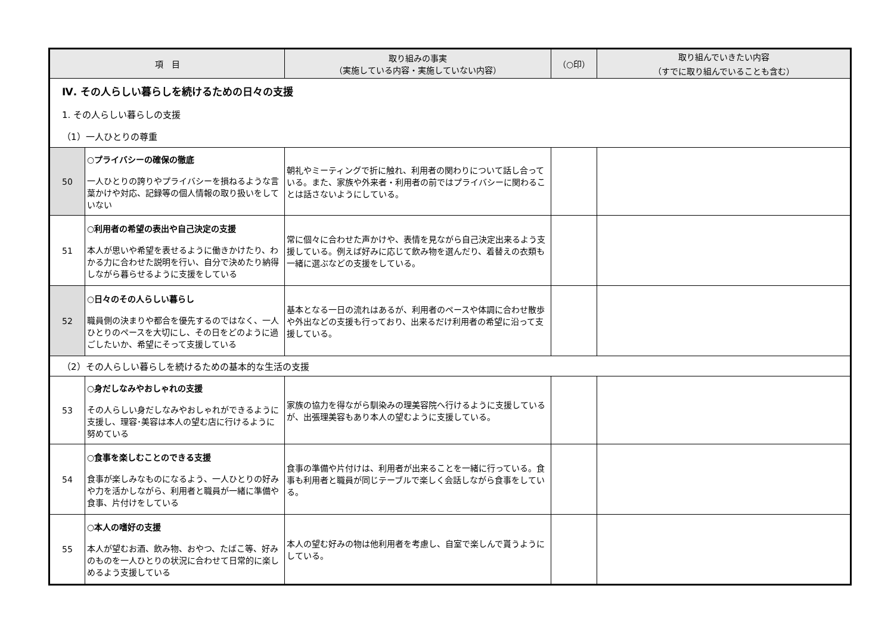| 項 目 | | 取り組みの事実 （実施している内容・実施していない内容） | （○印） | 取り組んでいきたい内容 （すでに取り組んでいることも含む） |
| --- | --- | --- | --- | --- |
| Ⅳ. その人らしい暮らしを続けるための日々の支援 | | | | |
| 1. その人らしい暮らしの支援 | | | | |
| （1）一人ひとりの尊重 | | | | |
| 50 | ○プライバシーの確保の徹底 一人ひとりの誇りやプライバシーを損ねるような言葉かけや対応、記録等の個人情報の取り扱いをしていない | 朝礼やミーティングで折に触れ、利用者の関わりについて話し合っている。また、家族や外来者・利用者の前ではプライバシーに関わることは話さないようにしている。 | | |
| 51 | ○利用者の希望の表出や自己決定の支援 本人が思いや希望を表せるように働きかけたり、わかる力に合わせた説明を行い、自分で決めたり納得しながら暮らせるように支援をしている | 常に個々に合わせた声かけや、表情を見ながら自己決定出来るよう支援している。例えば好みに応じて飲み物を選んだり、着替えの衣類も一緒に選ぶなどの支援をしている。 | | |
| 52 | ○日々のその人らしい暮らし 職員側の決まりや都合を優先するのではなく、一人ひとりのペースを大切にし、その日をどのように過ごしたいか、希望にそって支援している | 基本となる一日の流れはあるが、利用者のペースや体調に合わせ散歩や外出などの支援も行っており、出来るだけ利用者の希望に沿って支援している。 | | |
| （2）その人らしい暮らしを続けるための基本的な生活の支援 | | | | |
| 53 | ○身だしなみやおしゃれの支援 その人らしい身だしなみやおしゃれができるように支援し、理容･美容は本人の望む店に行けるように努めている | 家族の協力を得ながら馴染みの理美容院へ行けるように支援しているが、出張理美容もあり本人の望むように支援している。 | | |
| 54 | ○食事を楽しむことのできる支援 食事が楽しみなものになるよう、一人ひとりの好みや力を活かしながら、利用者と職員が一緒に準備や食事、片付けをしている | 食事の準備や片付けは、利用者が出来ることを一緒に行っている。食事も利用者と職員が同じテーブルで楽しく会話しながら食事をしている。 | | |
| 55 | ○本人の嗜好の支援 本人が望むお酒、飲み物、おやつ、たばこ等、好みのものを一人ひとりの状況に合わせて日常的に楽しめるよう支援している | 本人の望む好みの物は他利用者を考慮し、自室で楽しんで貰うようにしている。 | | |